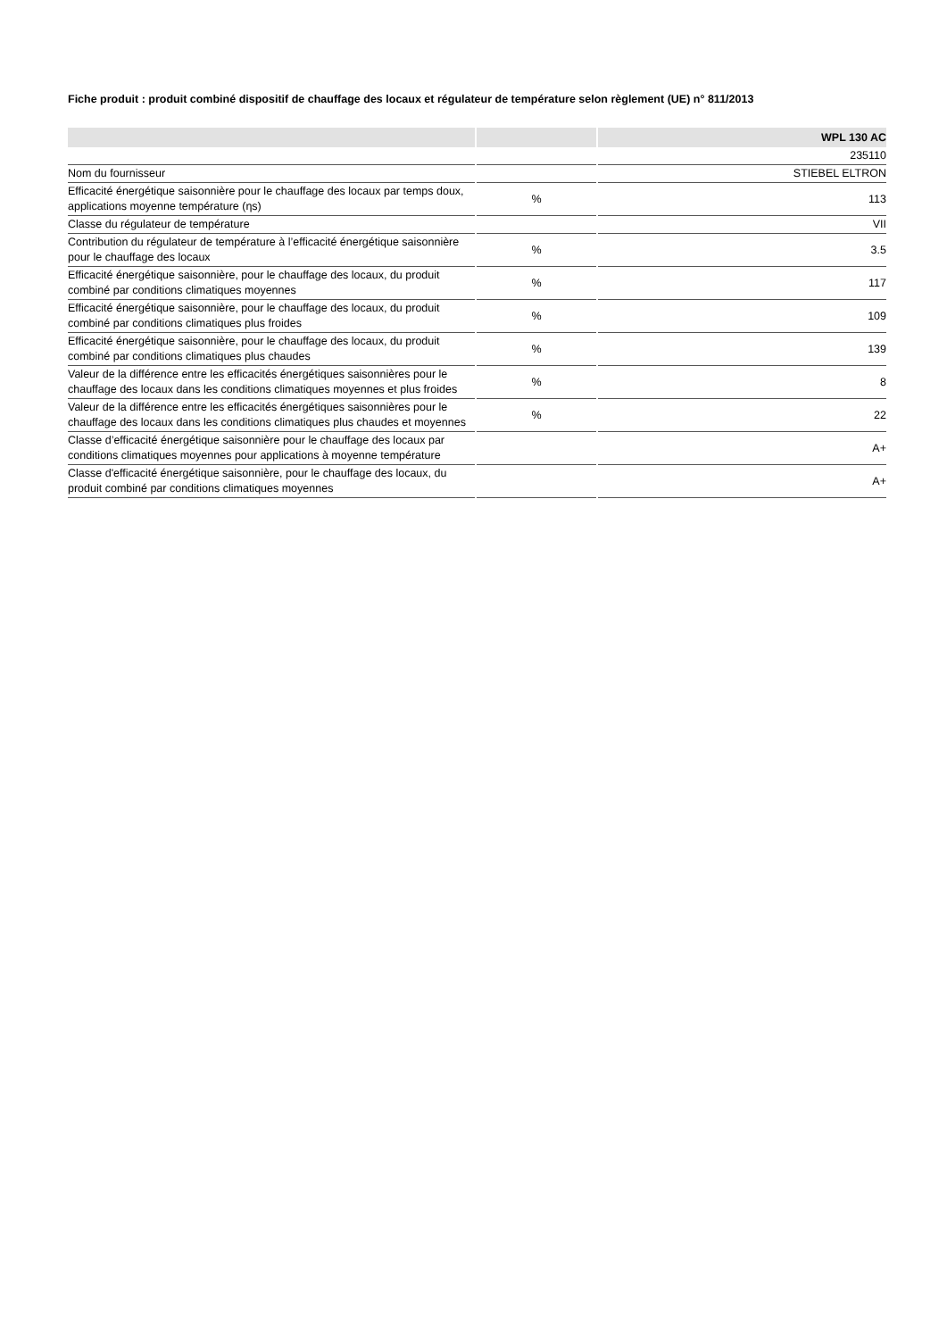Fiche produit : produit combiné dispositif de chauffage des locaux et régulateur de température selon règlement (UE) n° 811/2013
| | | WPL 130 AC |
| --- | --- | --- |
| | | 235110 |
| Nom du fournisseur | | STIEBEL ELTRON |
| Efficacité énergétique saisonnière pour le chauffage des locaux par temps doux, applications moyenne température (ηs) | % | 113 |
| Classe du régulateur de température | | VII |
| Contribution du régulateur de température à l’efficacité énergétique saisonnière pour le chauffage des locaux | % | 3.5 |
| Efficacité énergétique saisonnière, pour le chauffage des locaux, du produit combiné par conditions climatiques moyennes | % | 117 |
| Efficacité énergétique saisonnière, pour le chauffage des locaux, du produit combiné par conditions climatiques plus froides | % | 109 |
| Efficacité énergétique saisonnière, pour le chauffage des locaux, du produit combiné par conditions climatiques plus chaudes | % | 139 |
| Valeur de la différence entre les efficacités énergétiques saisonnières pour le chauffage des locaux dans les conditions climatiques moyennes et plus froides | % | 8 |
| Valeur de la différence entre les efficacités énergétiques saisonnières pour le chauffage des locaux dans les conditions climatiques plus chaudes et moyennes | % | 22 |
| Classe d’efficacité énergétique saisonnière pour le chauffage des locaux par conditions climatiques moyennes pour applications à moyenne température | | A+ |
| Classe d'efficacité énergétique saisonnière, pour le chauffage des locaux, du produit combiné par conditions climatiques moyennes | | A+ |